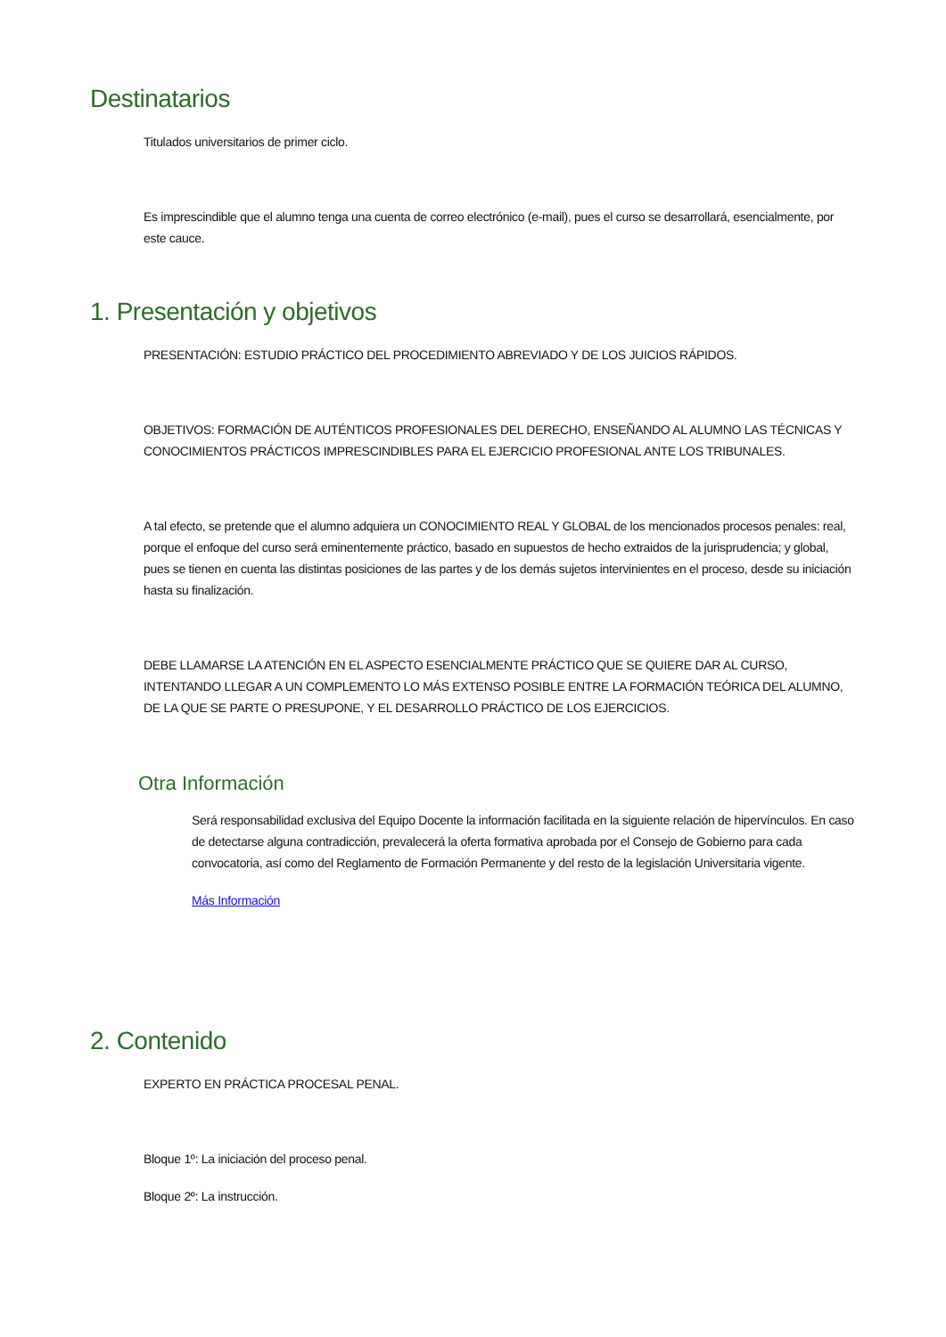Destinatarios
Titulados universitarios de primer ciclo.
Es imprescindible que el alumno tenga una cuenta de correo electrónico (e-mail), pues el curso se desarrollará, esencialmente, por este cauce.
1. Presentación y objetivos
PRESENTACIÓN: ESTUDIO PRÁCTICO DEL PROCEDIMIENTO ABREVIADO Y DE LOS JUICIOS RÁPIDOS.
OBJETIVOS: FORMACIÓN DE AUTÉNTICOS PROFESIONALES DEL DERECHO, ENSEÑANDO AL ALUMNO LAS TÉCNICAS Y CONOCIMIENTOS PRÁCTICOS IMPRESCINDIBLES PARA EL EJERCICIO PROFESIONAL ANTE LOS TRIBUNALES.
A tal efecto, se pretende que el alumno adquiera un CONOCIMIENTO REAL Y GLOBAL de los mencionados procesos penales: real, porque el enfoque del curso será eminentemente práctico, basado en supuestos de hecho extraidos de la jurisprudencia; y global, pues se tienen en cuenta las distintas posiciones de las partes y de los demás sujetos intervinientes en el proceso, desde su iniciación hasta su finalización.
DEBE LLAMARSE LA ATENCIÓN EN EL ASPECTO ESENCIALMENTE PRÁCTICO QUE SE QUIERE DAR AL CURSO, INTENTANDO LLEGAR A UN COMPLEMENTO LO MÁS EXTENSO POSIBLE ENTRE LA FORMACIÓN TEÓRICA DEL ALUMNO, DE LA QUE SE PARTE O PRESUPONE, Y EL DESARROLLO PRÁCTICO DE LOS EJERCICIOS.
Otra Información
Será responsabilidad exclusiva del Equipo Docente la información facilitada en la siguiente relación de hipervínculos. En caso de detectarse alguna contradicción, prevalecerá la oferta formativa aprobada por el Consejo de Gobierno para cada convocatoria, así como del Reglamento de Formación Permanente y del resto de la legislación Universitaria vigente.
Más Información
2. Contenido
EXPERTO EN PRÁCTICA PROCESAL PENAL.
Bloque 1º: La iniciación del proceso penal.
Bloque 2º: La instrucción.